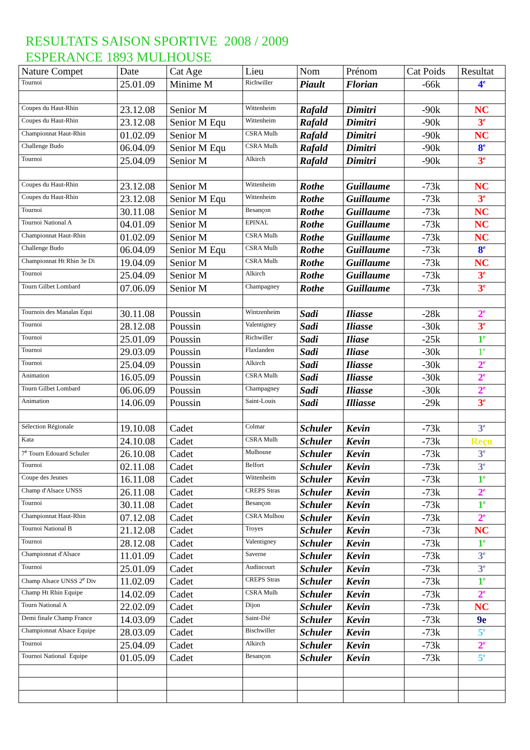RESULTATS SAISON SPORTIVE 2008 / 2009
ESPERANCE 1893 MULHOUSE
| Nature Compet | Date | Cat Age | Lieu | Nom | Prénom | Cat Poids | Resultat |
| --- | --- | --- | --- | --- | --- | --- | --- |
| Tournoi | 25.01.09 | Minime M | Richwiller | Piault | Florian | -66k | 4<sup>e</sup> |
| Coupes du Haut-Rhin | 23.12.08 | Senior M | Wittenheim | Rafald | Dimitri | -90k | NC |
| Coupes du Haut-Rhin | 23.12.08 | Senior M Equ | Wittenheim | Rafald | Dimitri | -90k | 3<sup>e</sup> |
| Championnat Haut-Rhin | 01.02.09 | Senior M | CSRA Mulh | Rafald | Dimitri | -90k | NC |
| Challenge Budo | 06.04.09 | Senior M Equ | CSRA Mulh | Rafald | Dimitri | -90k | 8<sup>e</sup> |
| Tournoi | 25.04.09 | Senior M | Alkirch | Rafald | Dimitri | -90k | 3<sup>e</sup> |
| Coupes du Haut-Rhin | 23.12.08 | Senior M | Wittenheim | Rothe | Guillaume | -73k | NC |
| Coupes du Haut-Rhin | 23.12.08 | Senior M Equ | Wittenheim | Rothe | Guillaume | -73k | 3<sup>e</sup> |
| Tournoi | 30.11.08 | Senior M | Besançon | Rothe | Guillaume | -73k | NC |
| Tournoi National A | 04.01.09 | Senior M | EPINAL | Rothe | Guillaume | -73k | NC |
| Championnat Haut-Rhin | 01.02.09 | Senior M | CSRA Mulh | Rothe | Guillaume | -73k | NC |
| Challenge Budo | 06.04.09 | Senior M Equ | CSRA Mulh | Rothe | Guillaume | -73k | 8<sup>e</sup> |
| Championnat Ht Rhin 3e Di | 19.04.09 | Senior M | CSRA Mulh | Rothe | Guillaume | -73k | NC |
| Tournoi | 25.04.09 | Senior M | Alkirch | Rothe | Guillaume | -73k | 3<sup>e</sup> |
| Tourn Gilbet Lombard | 07.06.09 | Senior M | Champagney | Rothe | Guillaume | -73k | 3<sup>e</sup> |
| Tournois des Manalas Equi | 30.11.08 | Poussin | Wintzenheim | Sadi | Iliasse | -28k | 2<sup>e</sup> |
| Tournoi | 28.12.08 | Poussin | Valentigney | Sadi | Iliasse | -30k | 3<sup>e</sup> |
| Tournoi | 25.01.09 | Poussin | Richwiller | Sadi | Iliase | -25k | 1<sup>e</sup> |
| Tournoi | 29.03.09 | Poussin | Flaxlanden | Sadi | Iliase | -30k | 1<sup>e</sup> |
| Tournoi | 25.04.09 | Poussin | Alkirch | Sadi | Iliasse | -30k | 2<sup>e</sup> |
| Animation | 16.05.09 | Poussin | CSRA Mulh | Sadi | Iliasse | -30k | 2<sup>e</sup> |
| Tourn Gilbet Lombard | 06.06.09 | Poussin | Champagney | Sadi | Iliasse | -30k | 2<sup>e</sup> |
| Animation | 14.06.09 | Poussin | Saint-Louis | Sadi | Illiasse | -29k | 3<sup>e</sup> |
| Sélection Régionale | 19.10.08 | Cadet | Colmar | Schuler | Kevin | -73k | 3<sup>e</sup> |
| Kata | 24.10.08 | Cadet | CSRA Mulh | Schuler | Kevin | -73k | Reçu |
| 7<sup>e</sup> Tourn Edouard Schuler | 26.10.08 | Cadet | Mulhouse | Schuler | Kevin | -73k | 3<sup>e</sup> |
| Tournoi | 02.11.08 | Cadet | Belfort | Schuler | Kevin | -73k | 3<sup>e</sup> |
| Coupe des Jeunes | 16.11.08 | Cadet | Wittenheim | Schuler | Kevin | -73k | 1<sup>e</sup> |
| Champ d'Alsace UNSS | 26.11.08 | Cadet | CREPS Stras | Schuler | Kevin | -73k | 2<sup>e</sup> |
| Tournoi | 30.11.08 | Cadet | Besançon | Schuler | Kevin | -73k | 1<sup>e</sup> |
| Championnat Haut-Rhin | 07.12.08 | Cadet | CSRA Mulhou | Schuler | Kevin | -73k | 2<sup>e</sup> |
| Tournoi National B | 21.12.08 | Cadet | Troyes | Schuler | Kevin | -73k | NC |
| Tournoi | 28.12.08 | Cadet | Valentigney | Schuler | Kevin | -73k | 1<sup>e</sup> |
| Championnat d'Alsace | 11.01.09 | Cadet | Saverne | Schuler | Kevin | -73k | 3<sup>e</sup> |
| Tournoi | 25.01.09 | Cadet | Audincourt | Schuler | Kevin | -73k | 3<sup>e</sup> |
| Champ Alsace UNSS 2<sup>e</sup> Div | 11.02.09 | Cadet | CREPS Stras | Schuler | Kevin | -73k | 1<sup>e</sup> |
| Champ Ht Rhin Equipe | 14.02.09 | Cadet | CSRA Mulh | Schuler | Kevin | -73k | 2<sup>e</sup> |
| Tourn National A | 22.02.09 | Cadet | Dijon | Schuler | Kevin | -73k | NC |
| Demi finale Champ France | 14.03.09 | Cadet | Saint-Dié | Schuler | Kevin | -73k | 9e |
| Championnat Alsace Equipe | 28.03.09 | Cadet | Bischwiller | Schuler | Kevin | -73k | 5<sup>e</sup> |
| Tournoi | 25.04.09 | Cadet | Alkirch | Schuler | Kevin | -73k | 2<sup>e</sup> |
| Tournoi National Equipe | 01.05.09 | Cadet | Besançon | Schuler | Kevin | -73k | 5<sup>e</sup> |